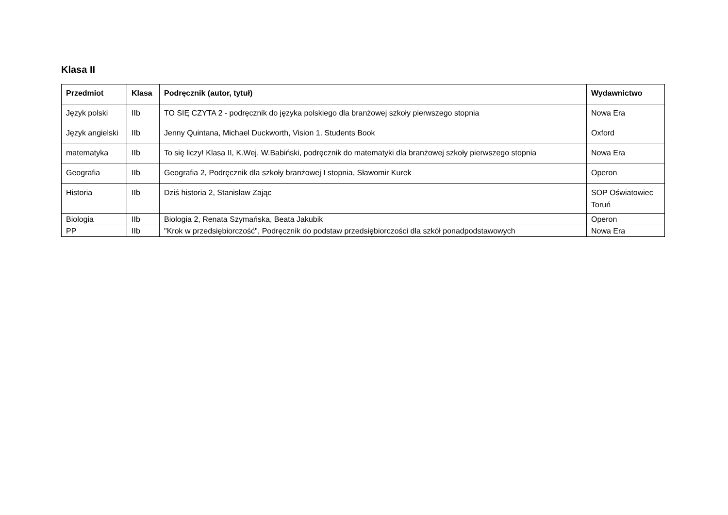Klasa II
| Przedmiot | Klasa | Podręcznik (autor, tytuł) | Wydawnictwo |
| --- | --- | --- | --- |
| Język polski | IIb | TO SIĘ CZYTA 2 - podręcznik do języka polskiego dla branżowej szkoły pierwszego stopnia | Nowa Era |
| Język angielski | IIb | Jenny Quintana, Michael Duckworth, Vision 1. Students Book | Oxford |
| matematyka | IIb | To się liczy! Klasa II, K.Wej, W.Babiński, podręcznik do matematyki dla branżowej szkoły pierwszego stopnia | Nowa Era |
| Geografia | IIb | Geografia 2, Podręcznik dla szkoły branżowej I stopnia, Sławomir Kurek | Operon |
| Historia | IIb | Dziś historia 2, Stanisław Zając | SOP Oświatowiec Toruń |
| Biologia | IIb | Biologia 2, Renata Szymańska, Beata Jakubik | Operon |
| PP | IIb | "Krok w przedsiębiorczość", Podręcznik do podstaw przedsiębiorczości dla szkół ponadpodstawowych | Nowa Era |